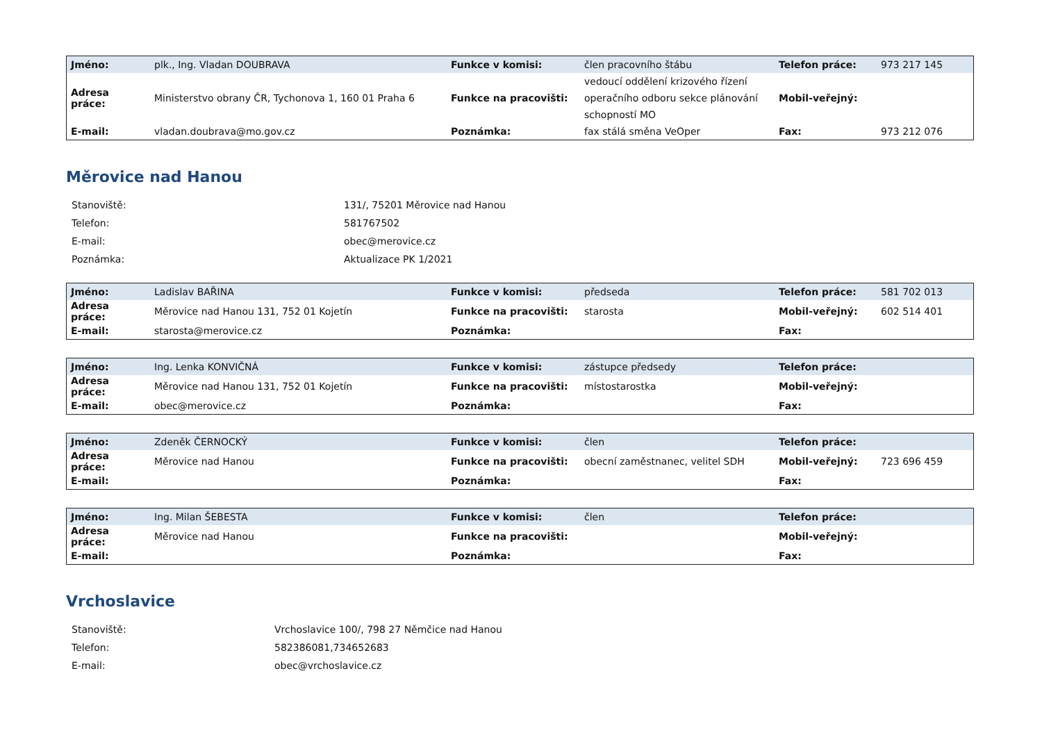| Jméno: | plk., Ing. Vladan DOUBRAVA | Funkce v komisi: | člen pracovního štábu | Telefon práce: | 973 217 145 |
| Adresa práce: | Ministerstvo obrany ČR, Tychonova 1, 160 01 Praha 6 | Funkce na pracovišti: | vedoucí oddělení krizového řízení operačního odboru sekce plánování schopností MO | Mobil-veřejný: | |
| E-mail: | vladan.doubrava@mo.gov.cz | Poznámka: | fax stálá směna VeOper | Fax: | 973 212 076 |
Měrovice nad Hanou
| Stanoviště: | 131/, 75201 Měrovice nad Hanou |
| Telefon: | 581767502 |
| E-mail: | obec@merovice.cz |
| Poznámka: | Aktualizace PK 1/2021 |
| Jméno: | Ladislav BAŘINA | Funkce v komisi: | předseda | Telefon práce: | 581 702 013 |
| Adresa práce: | Měrovice nad Hanou 131, 752 01 Kojetín | Funkce na pracovišti: | starosta | Mobil-veřejný: | 602 514 401 |
| E-mail: | starosta@merovice.cz | Poznámka: | | Fax: | |
| Jméno: | Ing. Lenka KONVIČNÁ | Funkce v komisi: | zástupce předsedy | Telefon práce: | |
| Adresa práce: | Měrovice nad Hanou 131, 752 01 Kojetín | Funkce na pracovišti: | místostarostka | Mobil-veřejný: | |
| E-mail: | obec@merovice.cz | Poznámka: | | Fax: | |
| Jméno: | Zdeněk ČERNOCKÝ | Funkce v komisi: | člen | Telefon práce: | |
| Adresa práce: | Měrovice nad Hanou | Funkce na pracovišti: | obecní zaměstnanec, velitel SDH | Mobil-veřejný: | 723 696 459 |
| E-mail: | | Poznámka: | | Fax: | |
| Jméno: | Ing. Milan ŠEBESTA | Funkce v komisi: | člen | Telefon práce: | |
| Adresa práce: | Měrovice nad Hanou | Funkce na pracovišti: | | Mobil-veřejný: | |
| E-mail: | | Poznámka: | | Fax: | |
Vrchoslavice
| Stanoviště: | Vrchoslavice 100/, 798 27 Němčice nad Hanou |
| Telefon: | 582386081,734652683 |
| E-mail: | obec@vrchoslavice.cz |